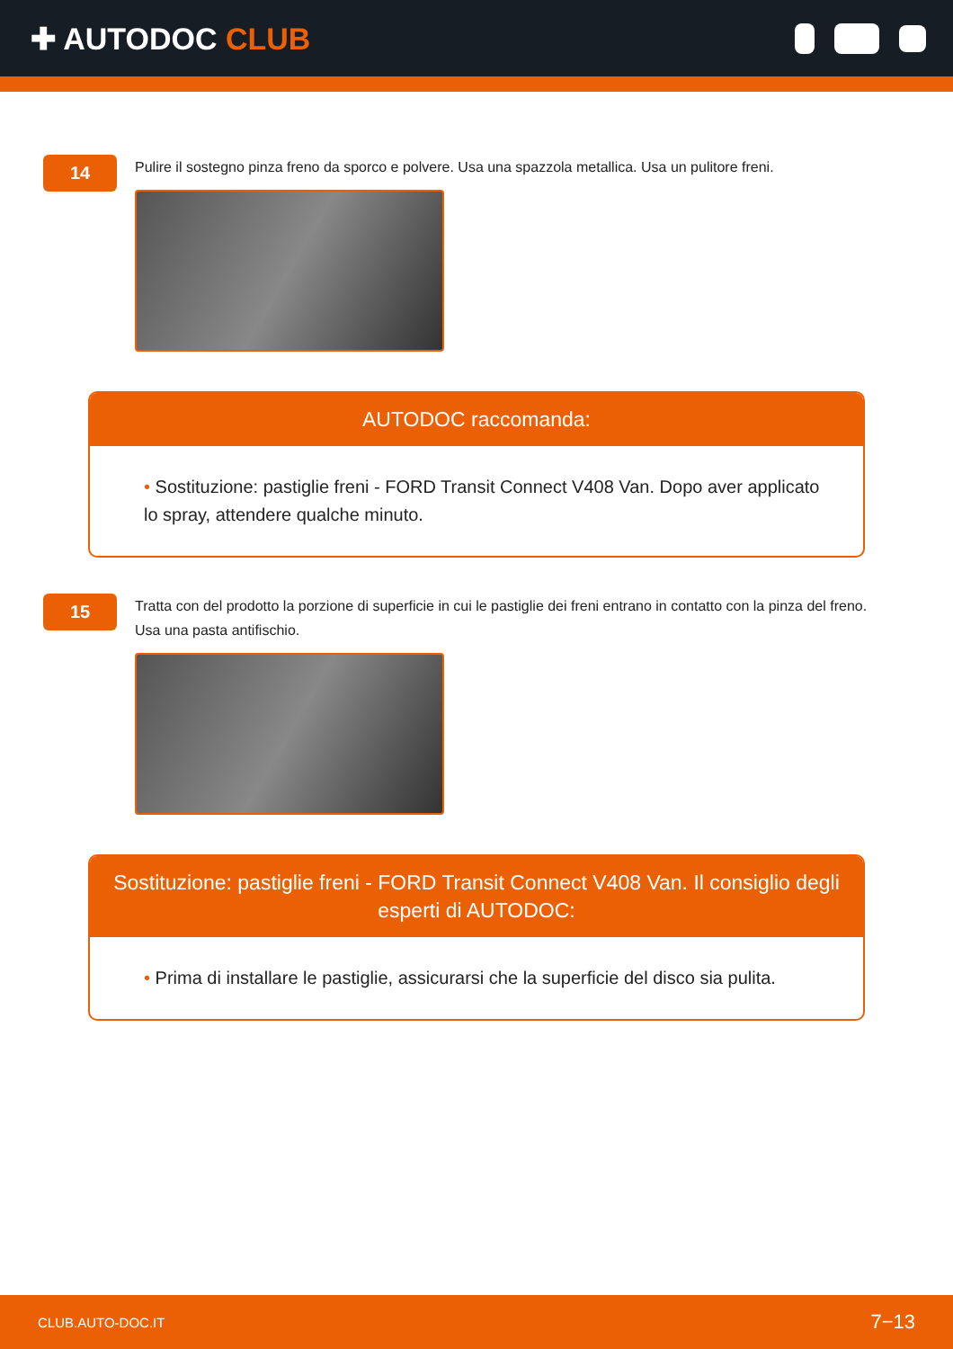✚ AUTODOC CLUB
14
Pulire il sostegno pinza freno da sporco e polvere. Usa una spazzola metallica. Usa un pulitore freni.
AUTODOC raccomanda:
• Sostituzione: pastiglie freni - FORD Transit Connect V408 Van. Dopo aver applicato lo spray, attendere qualche minuto.
15
Tratta con del prodotto la porzione di superficie in cui le pastiglie dei freni entrano in contatto con la pinza del freno. Usa una pasta antifischio.
Sostituzione: pastiglie freni - FORD Transit Connect V408 Van. Il consiglio degli esperti di AUTODOC:
• Prima di installare le pastiglie, assicurarsi che la superficie del disco sia pulita.
CLUB.AUTO-DOC.IT 7−13